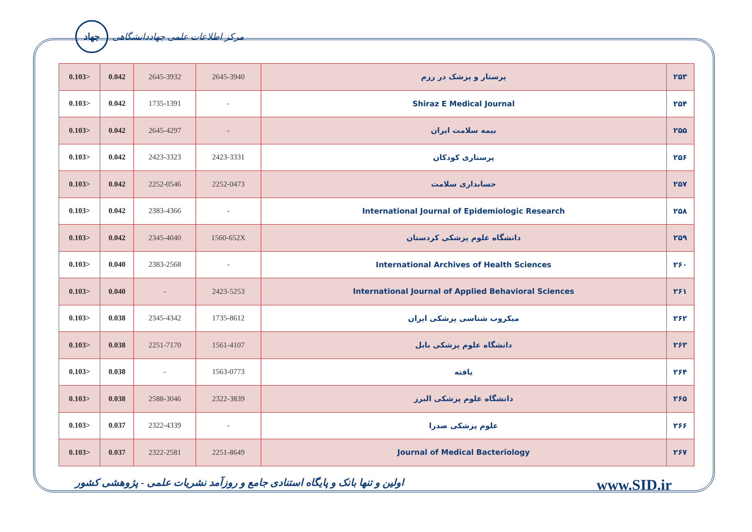جهاد
مرکز اطلاعات علمی جهاددانشگاهی
| 0.103> | 0.042 | 2645-3932 | 2645-3940 | پرستار و پزشک در رزم | ۲۵۳ |
| 0.103> | 0.042 | 1735-1391 | - | Shiraz E Medical Journal | ۲۵۴ |
| 0.103> | 0.042 | 2645-4297 | - | بیمه سلامت ایران | ۲۵۵ |
| 0.103> | 0.042 | 2423-3323 | 2423-3331 | پرستاری کودکان | ۲۵۶ |
| 0.103> | 0.042 | 2252-0546 | 2252-0473 | حسابداری سلامت | ۲۵۷ |
| 0.103> | 0.042 | 2383-4366 | - | International Journal of Epidemiologic Research | ۲۵۸ |
| 0.103> | 0.042 | 2345-4040 | 1560-652X | دانشگاه علوم پزشکی کردستان | ۲۵۹ |
| 0.103> | 0.040 | 2383-2568 | - | International Archives of Health Sciences | ۲۶۰ |
| 0.103> | 0.040 | - | 2423-5253 | International Journal of Applied Behavioral Sciences | ۲۶۱ |
| 0.103> | 0.038 | 2345-4342 | 1735-8612 | میکروب شناسی پزشکی ایران | ۲۶۲ |
| 0.103> | 0.038 | 2251-7170 | 1561-4107 | دانشگاه علوم پزشکی بابل | ۲۶۳ |
| 0.103> | 0.038 | - | 1563-0773 | یافته | ۲۶۴ |
| 0.103> | 0.038 | 2588-3046 | 2322-3839 | دانشگاه علوم پزشکی البرز | ۲۶۵ |
| 0.103> | 0.037 | 2322-4339 | - | علوم پزشکی صدرا | ۲۶۶ |
| 0.103> | 0.037 | 2322-2581 | 2251-8649 | Journal of Medical Bacteriology | ۲۶۷ |
اولین و تنها بانک و پایگاه استنادی جامع و روزآمد نشریات علمی - پژوهشی کشور www.SID.ir